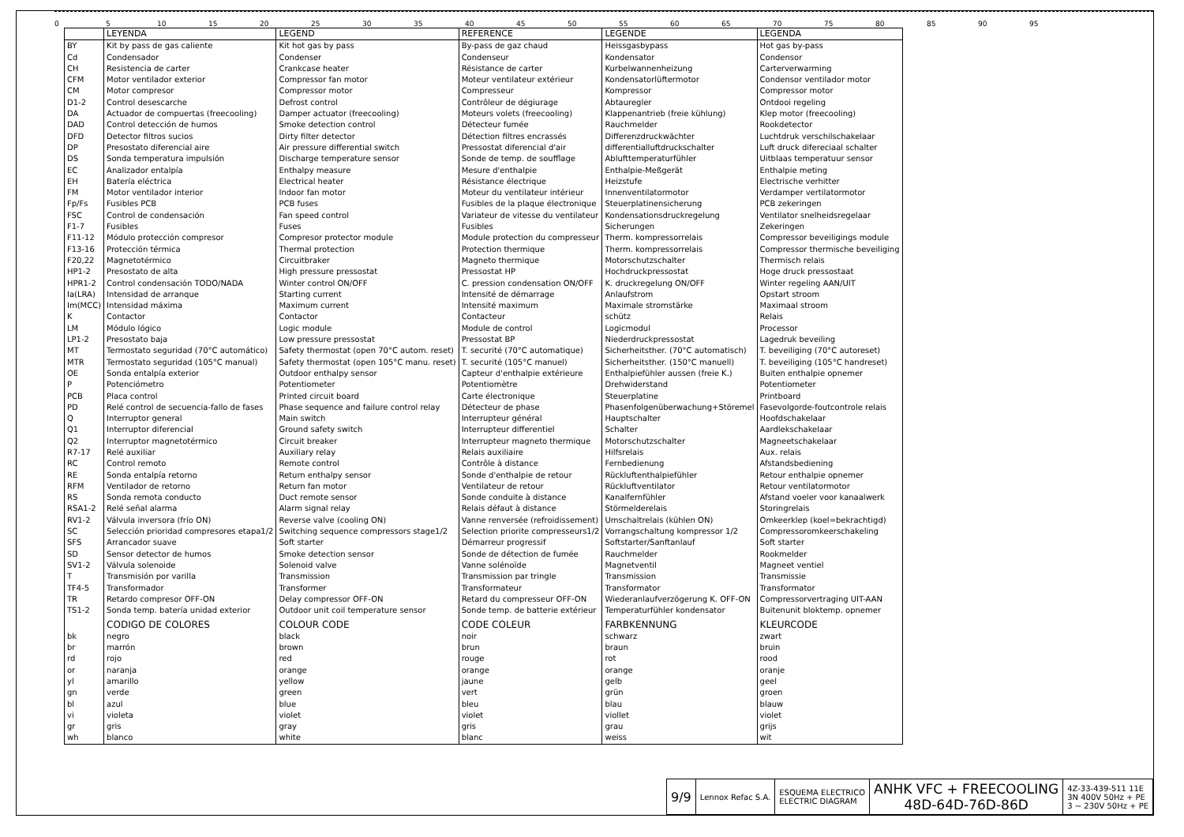0 5 10 15 20 25 30 35 40 45 50 55 60 65 70 75 80 85 90 95
| | LEYENDA | LEGEND | REFERENCE | LEGENDE | LEGENDA |
| --- | --- | --- | --- | --- | --- |
| BY | Kit by pass de gas caliente | Kit hot gas by pass | By-pass de gaz chaud | Heissgasbypass | Hot gas by-pass |
| Cd | Condensador | Condenser | Condenseur | Kondensator | Condensor |
| CH | Resistencia de carter | Crankcase heater | Résistance de carter | Kurbelwannenheizung | Carterverwarming |
| CFM | Motor ventilador exterior | Compressor fan motor | Moteur ventilateur extérieur | Kondensatorlüftermotor | Condensor ventilador motor |
| CM | Motor compresor | Compressor motor | Compresseur | Kompressor | Compressor motor |
| D1-2 | Control desescarche | Defrost control | Contrôleur de dégiurage | Abtauregler | Ontdooi regeling |
| DA | Actuador de compuertas (freecooling) | Damper actuator (freecooling) | Moteurs volets (freecooling) | Klappenantrieb (freie kühlung) | Klep motor (freecooling) |
| DAD | Control detección de humos | Smoke detection control | Détecteur fumée | Rauchmelder | Rookdetector |
| DFD | Detector filtros sucios | Dirty filter detector | Détection filtres encrassés | Differenzdruckwächter | Luchtdruk verschilschakelaar |
| DP | Presostato diferencial aire | Air pressure differential switch | Pressostat diferencial d'air | differentialluftdruckschalter | Luft druck difereciaal schalter |
| DS | Sonda temperatura impulsión | Discharge temperature sensor | Sonde de temp. de soufflage | Ablufttemperaturfühler | Uitblaas temperatuur sensor |
| EC | Analizador entalpía | Enthalpy measure | Mesure d'enthalpie | Enthalpie-Meßgerät | Enthalpie meting |
| EH | Batería eléctrica | Electrical heater | Résistance électrique | Heizstufe | Electrische verhitter |
| FM | Motor ventilador interior | Indoor fan motor | Moteur du ventilateur intérieur | Innenventilatormotor | Verdamper vertilatormotor |
| Fp/Fs | Fusibles PCB | PCB fuses | Fusibles de la plaque électronique | Steuerplatinensicherung | PCB zekeringen |
| FSC | Control de condensación | Fan speed control | Variateur de vitesse du ventilateur | Kondensationsdruckregelung | Ventilator snelheidsregelaar |
| F1-7 | Fusibles | Fuses | Fusibles | Sicherungen | Zekeringen |
| F11-12 | Módulo protección compresor | Compresor protector module | Module protection du compresseur | Therm. kompressorrelais | Compressor beveiligings module |
| F13-16 | Protección térmica | Thermal protection | Protection thermique | Therm. kompressorrelais | Compressor thermische beveiliging |
| F20,22 | Magnetotérmico | Circuitbraker | Magneto thermique | Motorschutzschalter | Thermisch relais |
| HP1-2 | Presostato de alta | High pressure pressostat | Pressostat HP | Hochdruckpressostat | Hoge druck pressostaat |
| HPR1-2 | Control condensación TODO/NADA | Winter control ON/OFF | C. pression condensation ON/OFF | K. druckregelung ON/OFF | Winter regeling AAN/UIT |
| Ia(LRA) | Intensidad de arranque | Starting current | Intensité de démarrage | Anlaufstrom | Opstart stroom |
| Im(MCC) | Intensidad máxima | Maximum current | Intensité maximum | Maximale stromstärke | Maximaal stroom |
| K | Contactor | Contactor | Contacteur | schütz | Relais |
| LM | Módulo lógico | Logic module | Module de control | Logicmodul | Processor |
| LP1-2 | Presostato baja | Low pressure pressostat | Pressostat BP | Niederdruckpressostat | Lagedruk beveiling |
| MT | Termostato seguridad (70°C automático) | Safety thermostat (open 70°C autom. reset) | T. securité (70°C automatique) | Sicherheitsther. (70°C automatisch) | T. beveiliging (70°C autoreset) |
| MTR | Termostato seguridad (105°C manual) | Safety thermostat (open 105°C manu. reset) | T. securité (105°C manuel) | Sicherheitsther. (150°C manuell) | T. beveiliging (105°C handreset) |
| OE | Sonda entalpía exterior | Outdoor enthalpy sensor | Capteur d'enthalpie extérieure | Enthalpiefühler aussen (freie K.) | Buiten enthalpie opnemer |
| P | Potenciómetro | Potentiometer | Potentiomètre | Drehwiderstand | Potentiometer |
| PCB | Placa control | Printed circuit board | Carte électronique | Steuerplatine | Printboard |
| PD | Relé control de secuencia-fallo de fases | Phase sequence and failure control relay | Détecteur de phase | Phasenfolgenüberwachung+Störemel | Fasevolgorde-foutcontrole relais |
| Q | Interruptor general | Main switch | Interrupteur général | Hauptschalter | Hoofdschakelaar |
| Q1 | Interruptor diferencial | Ground safety switch | Interrupteur differentiel | Schalter | Aardlekschakelaar |
| Q2 | Interruptor magnetotérmico | Circuit breaker | Interrupteur magneto thermique | Motorschutzschalter | Magneetschakelaar |
| R7-17 | Relé auxiliar | Auxiliary relay | Relais auxiliaire | Hilfsrelais | Aux. relais |
| RC | Control remoto | Remote control | Contrôle à distance | Fernbedienung | Afstandsbediening |
| RE | Sonda entalpía retorno | Return enthalpy sensor | Sonde d'enthalpie de retour | Rückluftenthalpiefühler | Retour enthalpie opnemer |
| RFM | Ventilador de retorno | Return fan motor | Ventilateur de retour | Rückluftventilator | Retour ventilatormotor |
| RS | Sonda remota conducto | Duct remote sensor | Sonde conduite à distance | Kanalfernfühler | Afstand voeler voor kanaalwerk |
| RSA1-2 | Relé señal alarma | Alarm signal relay | Relais défaut à distance | Störmelderelais | Storingrelais |
| RV1-2 | Válvula inversora (frío ON) | Reverse valve (cooling ON) | Vanne renversée (refroidissement) | Umschaltrelais (kühlen ON) | Omkeerklep (koel=bekrachtigd) |
| SC | Selección prioridad compresores etapa1/2 | Switching sequence compressors stage1/2 | Selection priorite compresseurs1/2 | Vorrangschaltung kompressor 1/2 | Compressoromkeerschakeling |
| SFS | Arrancador suave | Soft starter | Démarreur progressif | Softstarter/Sanftanlauf | Soft starter |
| SD | Sensor detector de humos | Smoke detection sensor | Sonde de détection de fumée | Rauchmelder | Rookmelder |
| SV1-2 | Válvula solenoide | Solenoid valve | Vanne solénoïde | Magnetventil | Magneet ventiel |
| T | Transmisión por varilla | Transmission | Transmission par tringle | Transmission | Transmissie |
| TF4-5 | Transformador | Transformer | Transformateur | Transformator | Transformator |
| TR | Retardo compresor OFF-ON | Delay compressor OFF-ON | Retard du compresseur OFF-ON | Wiederanlaufverzögerung K. OFF-ON | Compressorvertraging UIT-AAN |
| TS1-2 | Sonda temp. batería unidad exterior | Outdoor unit coil temperature sensor | Sonde temp. de batterie extérieur | Temperaturfühler kondensator | Buitenunit bloktemp. opnemer |
| | CODIGO DE COLORES | COLOUR CODE | CODE COLEUR | FARBKENNUNG | KLEURCODE |
| bk | negro | black | noir | schwarz | zwart |
| br | marrón | brown | brun | braun | bruin |
| rd | rojo | red | rouge | rot | rood |
| or | naranja | orange | orange | orange | oranje |
| yl | amarillo | yellow | jaune | gelb | geel |
| gn | verde | green | vert | grün | groen |
| bl | azul | blue | bleu | blau | blauw |
| vi | violeta | violet | violet | viollet | violet |
| gr | gris | gray | gris | grau | grijs |
| wh | blanco | white | blanc | weiss | wit |
| 9/9 | Lennox Refac S.A. | ESQUEMA ELECTRICO ELECTRIC DIAGRAM | ANHK VFC + FREECOOLING 48D-64D-76D-86D | 4Z-33-439-511 11E 3N 400V 50Hz + PE 3 ∼ 230V 50Hz + PE |